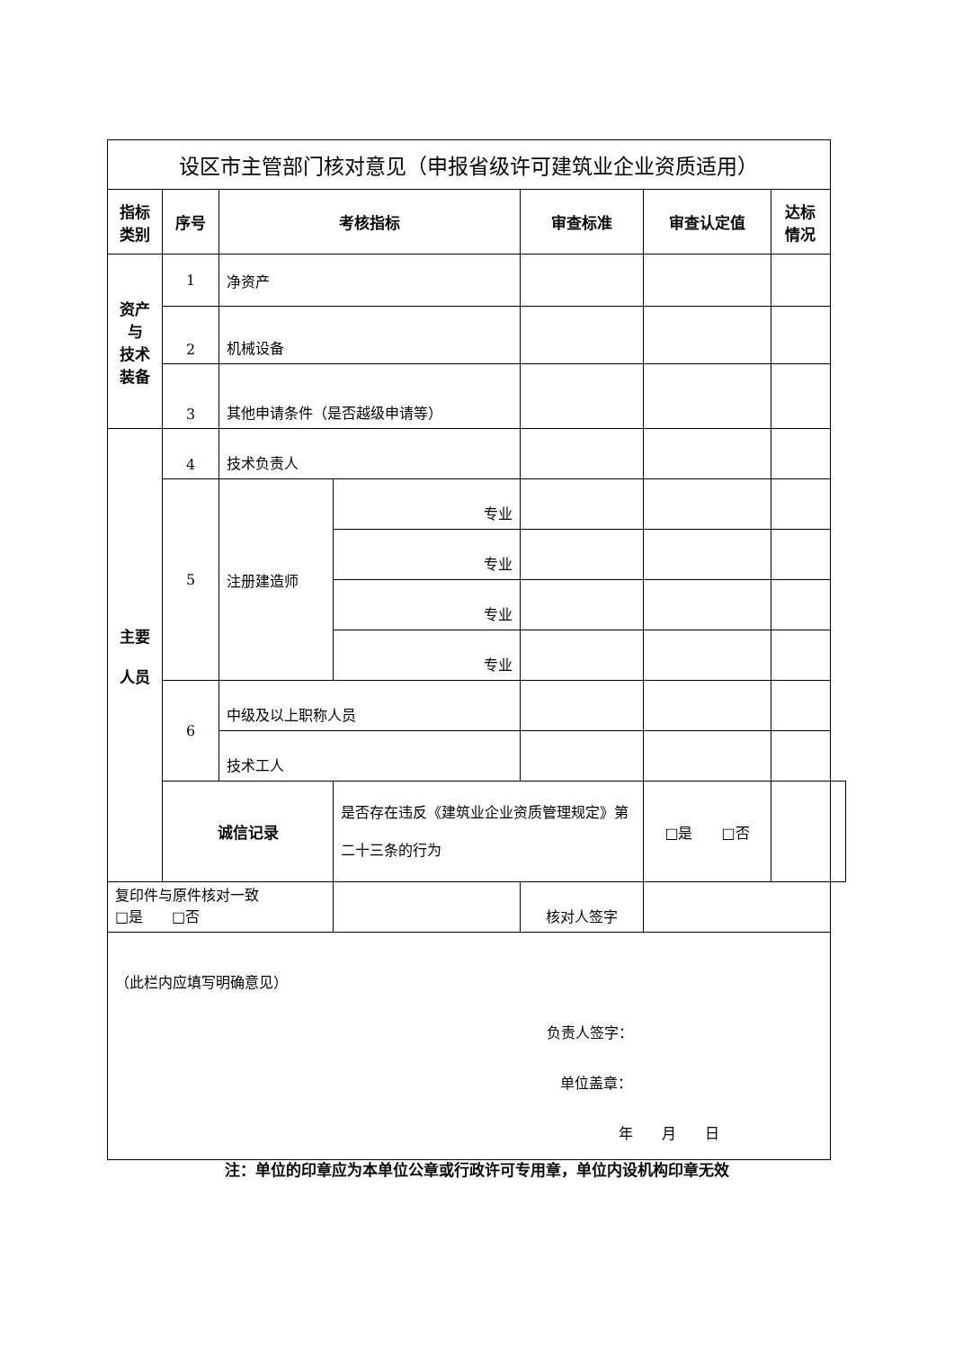| 设区市主管部门核对意见（申报省级许可建筑业企业资质适用） | | | | | | | |
| 指标 类别 | 序号 | 考核指标 | | 审查标准 | 审查认定值 | 达标情况 | |
| 资产 与 技术 装备 | 1 | 净资产 | | | | | |
| | 2 | 机械设备 | | | | | |
| | 3 | 其他申请条件（是否越级申请等） | | | | | |
| 主要 人员 | 4 | 技术负责人 | | | | | |
| | 5 | 注册建造师 | 专业 | | | | |
| | | | 专业 | | | | |
| | | | 专业 | | | | |
| | | | 专业 | | | | |
| | 6 | 中级及以上职称人员 | | | | | |
| | | 技术工人 | | | | | |
| | 诚信记录 | | 是否存在违反《建筑业企业资质管理规定》第二十三条的行为 | | □是 □否 | | |
| 复印件与原件核对一致 □是 □否 | | | | 核对人签字 | | | |
| （此栏内应填写明确意见） 负责人签字： 单位盖章： 年 月 日 | | | | | | | |
注：单位的印章应为本单位公章或行政许可专用章，单位内设机构印章无效